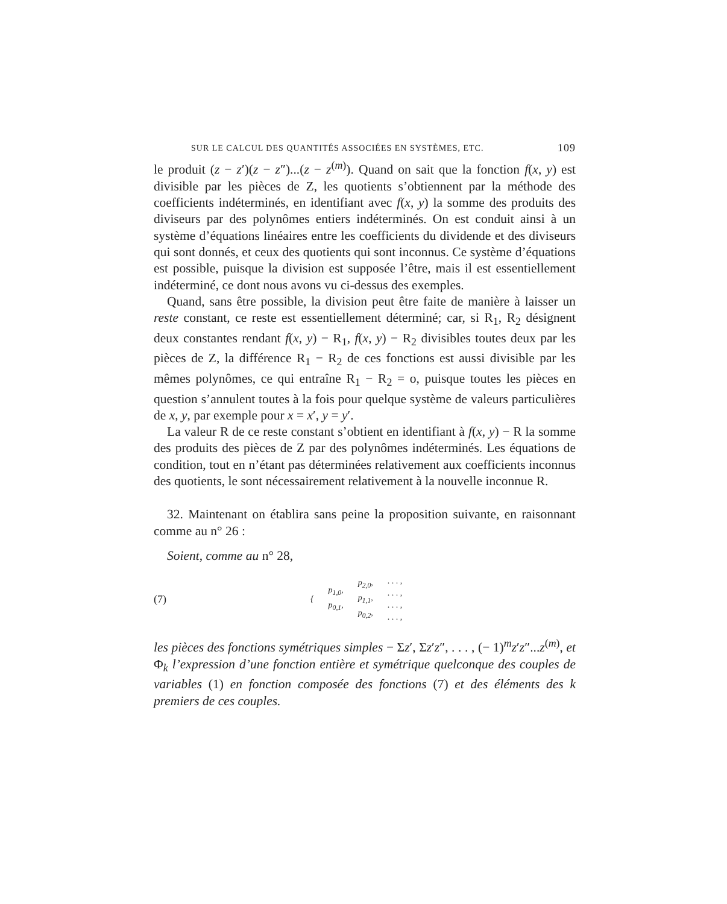SUR LE CALCUL DES QUANTITÉS ASSOCIÉES EN SYSTÈMES, ETC. 109
le produit (z − z′)(z − z″)...(z − z<sup>(m)</sup>). Quand on sait que la fonction f(x, y) est divisible par les pièces de Z, les quotients s’obtiennent par la méthode des coefficients indéterminés, en identifiant avec f(x, y) la somme des produits des diviseurs par des polynômes entiers indéterminés. On est conduit ainsi à un système d’équations linéaires entre les coefficients du dividende et des diviseurs qui sont donnés, et ceux des quotients qui sont inconnus. Ce système d’équations est possible, puisque la division est supposée l’être, mais il est essentiellement indéterminé, ce dont nous avons vu ci-dessus des exemples.
Quand, sans être possible, la division peut être faite de manière à laisser un reste constant, ce reste est essentiellement déterminé; car, si R<sub>1</sub>, R<sub>2</sub> désignent deux constantes rendant f(x, y) − R<sub>1</sub>, f(x, y) − R<sub>2</sub> divisibles toutes deux par les pièces de Z, la différence R<sub>1</sub> − R<sub>2</sub> de ces fonctions est aussi divisible par les mêmes polynômes, ce qui entraîne R<sub>1</sub> − R<sub>2</sub> = o, puisque toutes les pièces en question s’annulent toutes à la fois pour quelque système de valeurs particulières de x, y, par exemple pour x = x′, y = y′.
La valeur R de ce reste constant s’obtient en identifiant à f(x, y) − R la somme des produits des pièces de Z par des polynômes indéterminés. Les équations de condition, tout en n’étant pas déterminées relativement aux coefficients inconnus des quotients, le sont nécessairement relativement à la nouvelle inconnue R.
32. Maintenant on établira sans peine la proposition suivante, en raisonnant comme au n° 26 :
Soient, comme au n° 28,
(7)
{
p<sub>1,0</sub>,
p<sub>0,1</sub>,
p<sub>2,0</sub>,
p<sub>1,1</sub>,
p<sub>0,2</sub>,
. . . ,
. . . ,
. . . ,
. . . ,
les pièces des fonctions symétriques simples − Σz′, Σz′z″, . . . , (− 1)<sup>m</sup>z′z″...z<sup>(m)</sup>, et Φ<sub>k</sub> l’expression d’une fonction entière et symétrique quelconque des couples de variables (1) en fonction composée des fonctions (7) et des éléments des k premiers de ces couples.